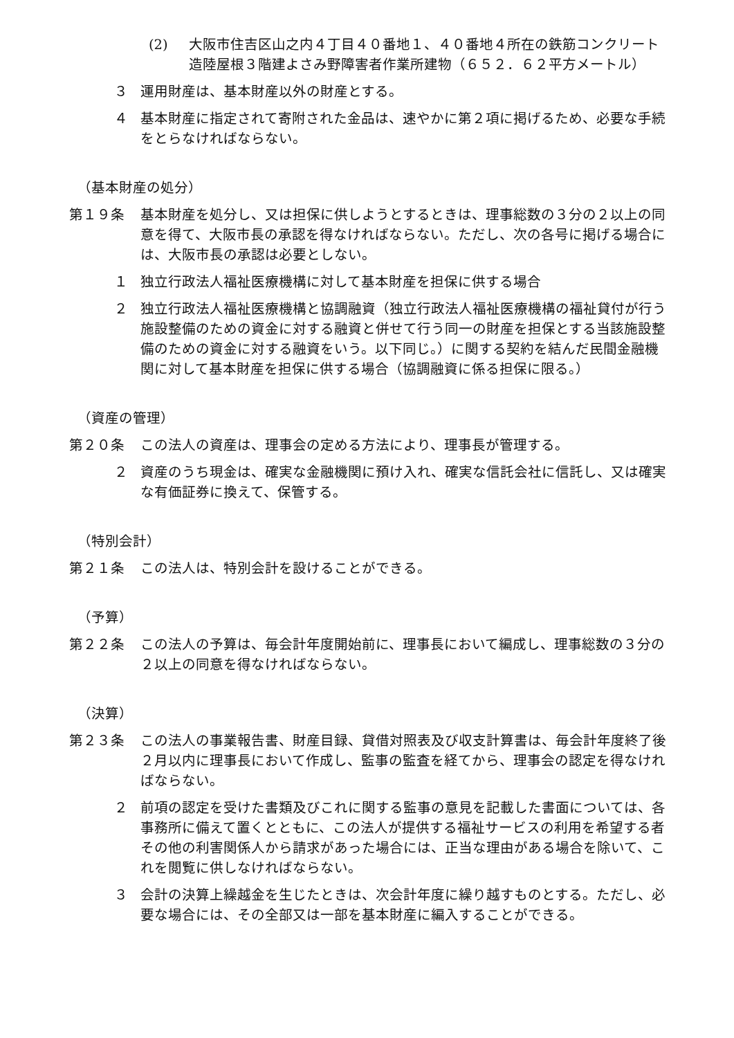(2) 大阪市住吉区山之内４丁目４０番地１、４０番地４所在の鉄筋コンクリート造陸屋根３階建よさみ野障害者作業所建物（６５２．６２平方メートル）
３ 運用財産は、基本財産以外の財産とする。
４ 基本財産に指定されて寄附された金品は、速やかに第２項に掲げるため、必要な手続をとらなければならない。
（基本財産の処分）
第１９条 基本財産を処分し、又は担保に供しようとするときは、理事総数の３分の２以上の同意を得て、大阪市長の承認を得なければならない。ただし、次の各号に掲げる場合には、大阪市長の承認は必要としない。
１ 独立行政法人福祉医療機構に対して基本財産を担保に供する場合
２ 独立行政法人福祉医療機構と協調融資（独立行政法人福祉医療機構の福祉貸付が行う施設整備のための資金に対する融資と併せて行う同一の財産を担保とする当該施設整備のための資金に対する融資をいう。以下同じ。）に関する契約を結んだ民間金融機関に対して基本財産を担保に供する場合（協調融資に係る担保に限る。）
（資産の管理）
第２０条 この法人の資産は、理事会の定める方法により、理事長が管理する。
２ 資産のうち現金は、確実な金融機関に預け入れ、確実な信託会社に信託し、又は確実な有価証券に換えて、保管する。
（特別会計）
第２１条 この法人は、特別会計を設けることができる。
（予算）
第２２条 この法人の予算は、毎会計年度開始前に、理事長において編成し、理事総数の３分の２以上の同意を得なければならない。
（決算）
第２３条 この法人の事業報告書、財産目録、貸借対照表及び収支計算書は、毎会計年度終了後２月以内に理事長において作成し、監事の監査を経てから、理事会の認定を得なければならない。
２ 前項の認定を受けた書類及びこれに関する監事の意見を記載した書面については、各事務所に備えて置くとともに、この法人が提供する福祉サービスの利用を希望する者その他の利害関係人から請求があった場合には、正当な理由がある場合を除いて、これを閲覧に供しなければならない。
３ 会計の決算上繰越金を生じたときは、次会計年度に繰り越すものとする。ただし、必要な場合には、その全部又は一部を基本財産に編入することができる。